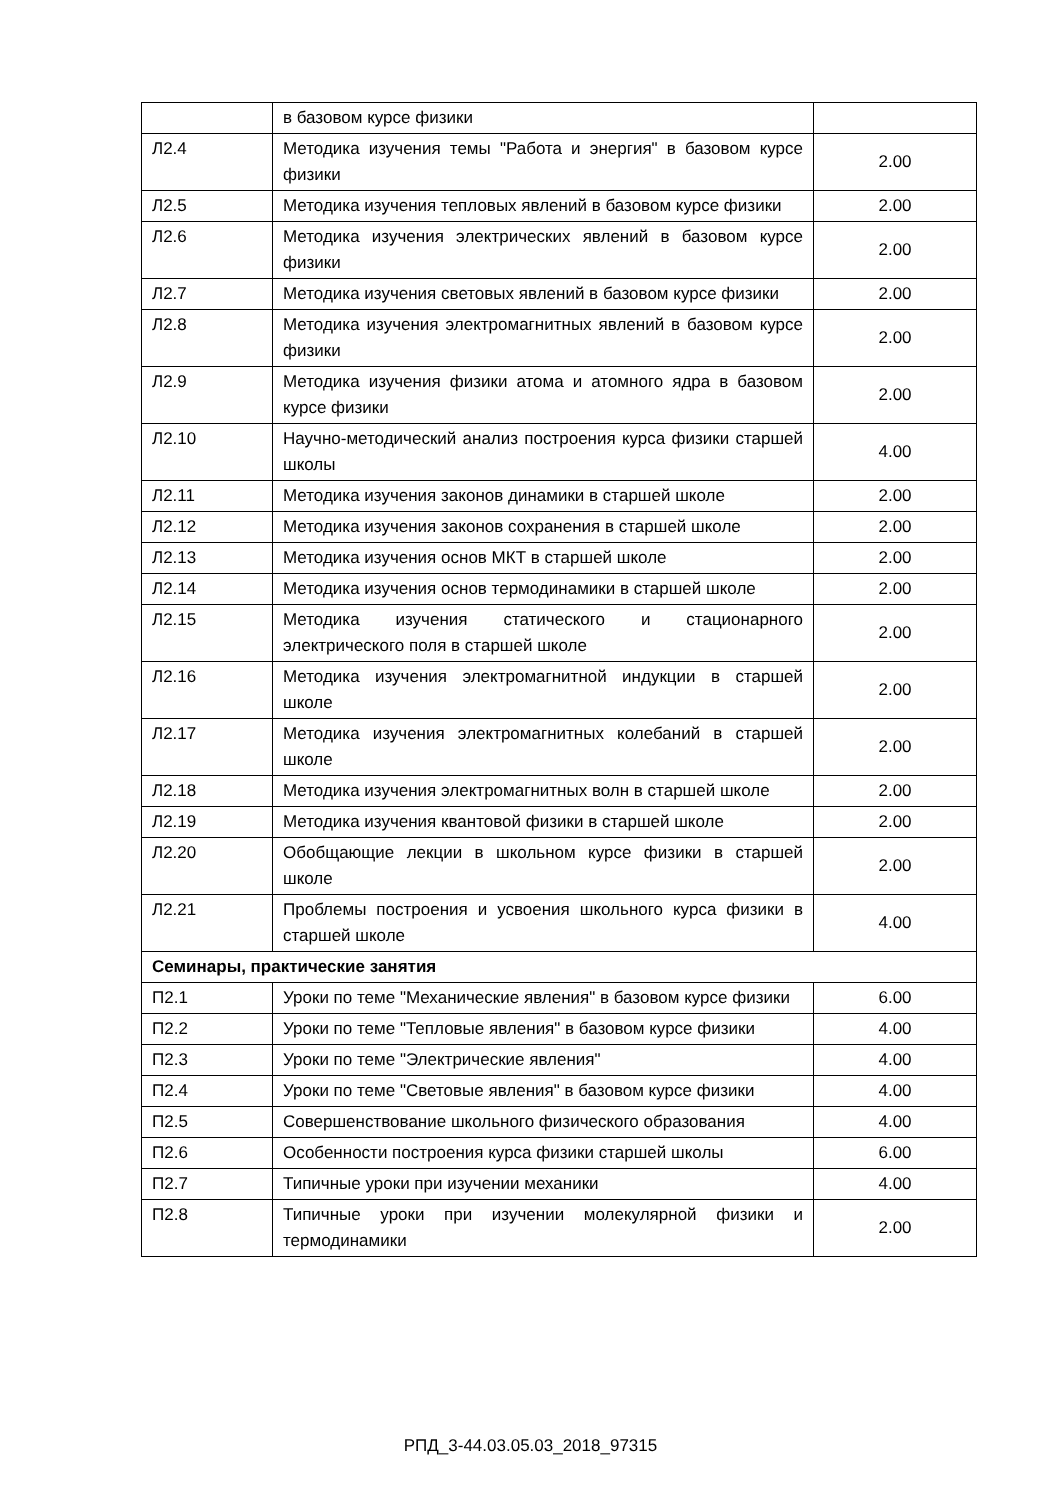| | в базовом курсе физики | |
| Л2.4 | Методика изучения темы "Работа и энергия" в базовом курсе физики | 2.00 |
| Л2.5 | Методика изучения тепловых явлений в базовом курсе физики | 2.00 |
| Л2.6 | Методика изучения электрических явлений в базовом курсе физики | 2.00 |
| Л2.7 | Методика изучения световых явлений в базовом курсе физики | 2.00 |
| Л2.8 | Методика изучения электромагнитных явлений в базовом курсе физики | 2.00 |
| Л2.9 | Методика изучения физики атома и атомного ядра в базовом курсе физики | 2.00 |
| Л2.10 | Научно-методический анализ построения курса физики старшей школы | 4.00 |
| Л2.11 | Методика изучения законов динамики в старшей школе | 2.00 |
| Л2.12 | Методика изучения законов сохранения в старшей школе | 2.00 |
| Л2.13 | Методика изучения основ МКТ в старшей школе | 2.00 |
| Л2.14 | Методика изучения основ термодинамики в старшей школе | 2.00 |
| Л2.15 | Методика изучения статического и стационарного электрического поля в старшей школе | 2.00 |
| Л2.16 | Методика изучения электромагнитной индукции в старшей школе | 2.00 |
| Л2.17 | Методика изучения электромагнитных колебаний в старшей школе | 2.00 |
| Л2.18 | Методика изучения электромагнитных волн в старшей школе | 2.00 |
| Л2.19 | Методика изучения квантовой физики в старшей школе | 2.00 |
| Л2.20 | Обобщающие лекции в школьном курсе физики в старшей школе | 2.00 |
| Л2.21 | Проблемы построения и усвоения школьного курса физики в старшей школе | 4.00 |
| Семинары, практические занятия | | |
| П2.1 | Уроки по теме "Механические явления" в базовом курсе физики | 6.00 |
| П2.2 | Уроки по теме "Тепловые явления" в базовом курсе физики | 4.00 |
| П2.3 | Уроки по теме "Электрические явления" | 4.00 |
| П2.4 | Уроки по теме "Световые явления" в базовом курсе физики | 4.00 |
| П2.5 | Совершенствование школьного физического образования | 4.00 |
| П2.6 | Особенности построения курса физики старшей школы | 6.00 |
| П2.7 | Типичные уроки при изучении механики | 4.00 |
| П2.8 | Типичные уроки при изучении молекулярной физики и термодинамики | 2.00 |
РПД_3-44.03.05.03_2018_97315